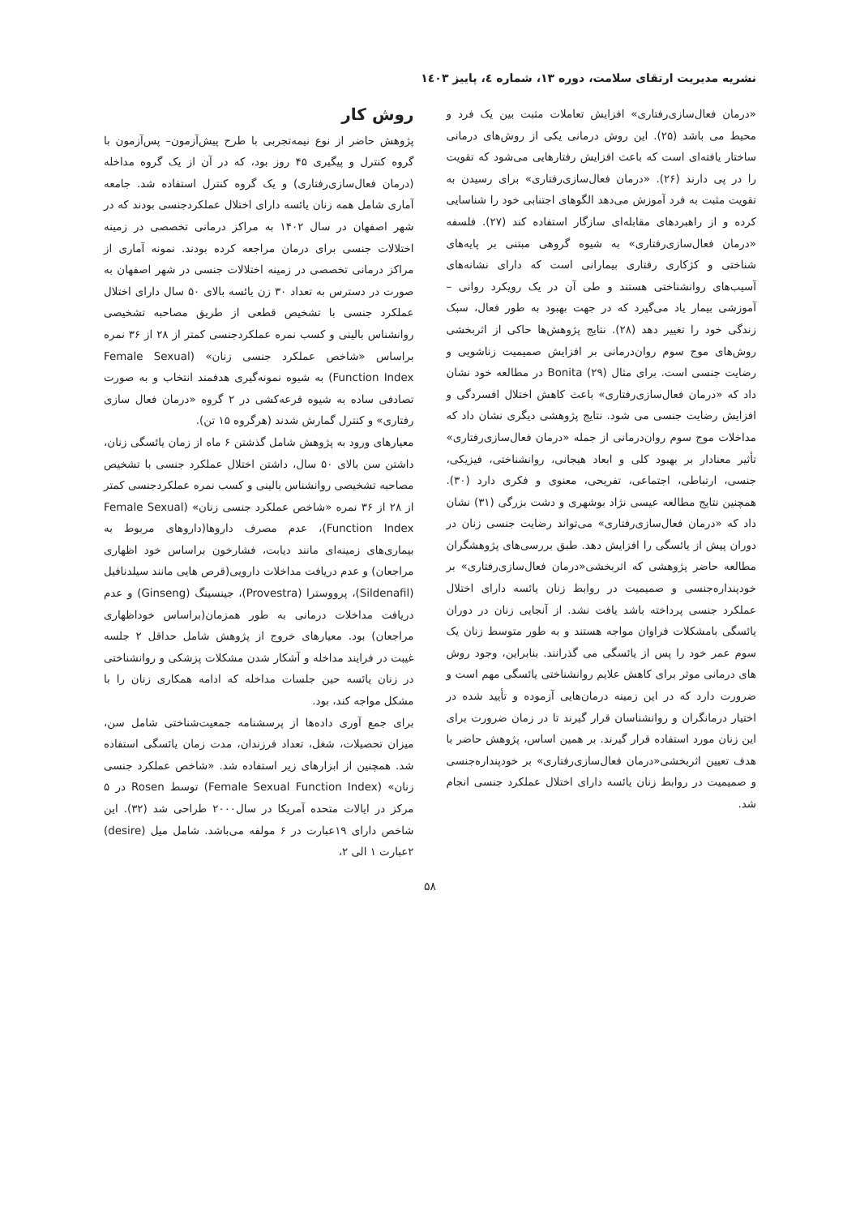نشریه مدیریت ارتقای سلامت، دوره ۱۳، شماره ٤، پاییز ۱٤۰۳
«درمان فعال‌سازی‌رفتاری» افزایش تعاملات مثبت بین یک فرد و محیط می باشد (۲۵). این روش درمانی یکی از روش‌های درمانی ساختار یافته‌ای است که باعث افزایش رفتارهایی می‌شود که تقویت را در پی دارند (۲۶). «درمان فعال‌سازی‌رفتاری» برای رسیدن به تقویت مثبت به فرد آموزش می‌دهد الگوهای اجتنابی خود را شناسایی کرده و از راهبردهای مقابله‌ای سازگار استفاده کند (۲۷). فلسفه «درمان فعال‌سازی‌رفتاری» به شیوه گروهی مبتنی بر پایه‌های شناختی و کژکاری رفتاری بیمارانی است که دارای نشانه‌های آسیب‌های روانشناختی هستند و طی آن در یک رویکرد روانی – آموزشی بیمار یاد می‌گیرد که در جهت بهبود به طور فعال، سبک زندگی خود را تغییر دهد (۲۸). نتایج پژوهش‌ها حاکی از اثربخشی روش‌های موج سوم روان‌درمانی بر افزایش صمیمیت زناشویی و رضایت جنسی است. برای مثال Bonita (۲۹) در مطالعه خود نشان داد که «درمان فعال‌سازی‌رفتاری» باعث کاهش اختلال افسردگی و افزایش رضایت جنسی می شود. نتایج پژوهشی دیگری نشان داد که مداخلات موج سوم روان‌درمانی از جمله «درمان فعال‌سازی‌رفتاری» تأثیر معنادار بر بهبود کلی و ابعاد هیجانی، روانشناختی، فیزیکی، جنسی، ارتباطی، اجتماعی، تفریحی، معنوی و فکری دارد (۳۰). همچنین نتایج مطالعه عیسی نژاد بوشهری و دشت بزرگی (۳۱) نشان داد که «درمان فعال‌سازی‌رفتاری» می‌تواند رضایت جنسی زنان در دوران پیش از یائسگی را افزایش دهد. طبق بررسی‌های پژوهشگران مطالعه حاضر پژوهشی که اثربخشی«درمان فعال‌سازی‌رفتاری» بر خودپنداره‌جنسی و صمیمیت در روابط زنان یائسه دارای اختلال عملکرد جنسی پرداخته باشد یافت نشد. از آنجایی زنان در دوران یائسگی بامشکلات فراوان مواجه هستند و به طور متوسط زنان یک سوم عمر خود را پس از یائسگی می گذرانند. بنابراین، وجود روش های درمانی موثر برای کاهش علایم روانشناختی یائسگی مهم است و ضرورت دارد که در این زمینه درمان‌هایی آزموده و تأیید شده در اختیار درمانگران و روانشناسان قرار گیرند تا در زمان ضرورت برای این زنان مورد استفاده قرار گیرند. بر همین اساس، پژوهش حاضر با هدف تعیین اثربخشی«درمان فعال‌سازی‌رفتاری» بر خودپنداره‌جنسی و صمیمیت در روابط زنان یائسه دارای اختلال عملکرد جنسی انجام شد.
روش کار
پژوهش حاضر از نوع نیمه‌تجربی با طرح پیش‌آزمون– پس‌آزمون با گروه کنترل و پیگیری ۴۵ روز بود، که در آن از یک گروه مداخله (درمان فعال‌سازی‌رفتاری) و یک گروه کنترل استفاده شد. جامعه آماری شامل همه زنان یائسه دارای اختلال عملکردجنسی بودند که در شهر اصفهان در سال ۱۴۰۲ به مراکز درمانی تخصصی در زمینه اختلالات جنسی برای درمان مراجعه کرده بودند. نمونه آماری از مراکز درمانی تخصصی در زمینه اختلالات جنسی در شهر اصفهان به صورت در دسترس به تعداد ۳۰ زن یائسه بالای ۵۰ سال دارای اختلال عملکرد جنسی با تشخیص قطعی از طریق مصاحبه تشخیصی روانشناس بالینی و کسب نمره عملکردجنسی کمتر از ۲۸ از ۳۶ نمره براساس «شاخص عملکرد جنسی زنان» (Female Sexual Function Index) به شیوه نمونه‌گیری هدفمند انتخاب و به صورت تصادفی ساده به شیوه قرعه‌کشی در ۲ گروه «درمان فعال سازی رفتاری» و کنترل گمارش شدند (هرگروه ۱۵ تن).
معیارهای ورود به پژوهش شامل گذشتن ۶ ماه از زمان یائسگی زنان، داشتن سن بالای ۵۰ سال، داشتن اختلال عملکرد جنسی با تشخیص مصاحبه تشخیصی روانشناس بالینی و کسب نمره عملکردجنسی کمتر از ۲۸ از ۳۶ نمره «شاخص عملکرد جنسی زنان» (Female Sexual Function Index)، عدم مصرف داروها(داروهای مربوط به بیماری‌های زمینه‌ای مانند دیابت، فشارخون براساس خود اظهاری مراجعان) و عدم دریافت مداخلات دارویی(قرص هایی مانند سیلدنافیل (Sildenafil)، پرووسترا (Provestra)، جینسینگ (Ginseng) و عدم دریافت مداخلات درمانی به طور همزمان(براساس خوداظهاری مراجعان) بود. معیارهای خروج از پژوهش شامل حداقل ۲ جلسه غیبت در فرایند مداخله و آشکار شدن مشکلات پزشکی و روانشناختی در زنان یائسه حین جلسات مداخله که ادامه همکاری زنان را با مشکل مواجه کند، بود.
برای جمع آوری داده‌ها از پرسشنامه جمعیت‌شناختی شامل سن، میزان تحصیلات، شغل، تعداد فرزندان، مدت زمان یائسگی استفاده شد. همچنین از ابزارهای زیر استفاده شد. «شاخص عملکرد جنسی زنان» (Female Sexual Function Index) توسط Rosen در ۵ مرکز در ایالات متحده آمریکا در سال۲۰۰۰ طراحی شد (۳۲). این شاخص دارای ۱۹عبارت در ۶ مولفه می‌باشد. شامل میل (desire) ۲عبارت ۱ الی ۲،
۵۸